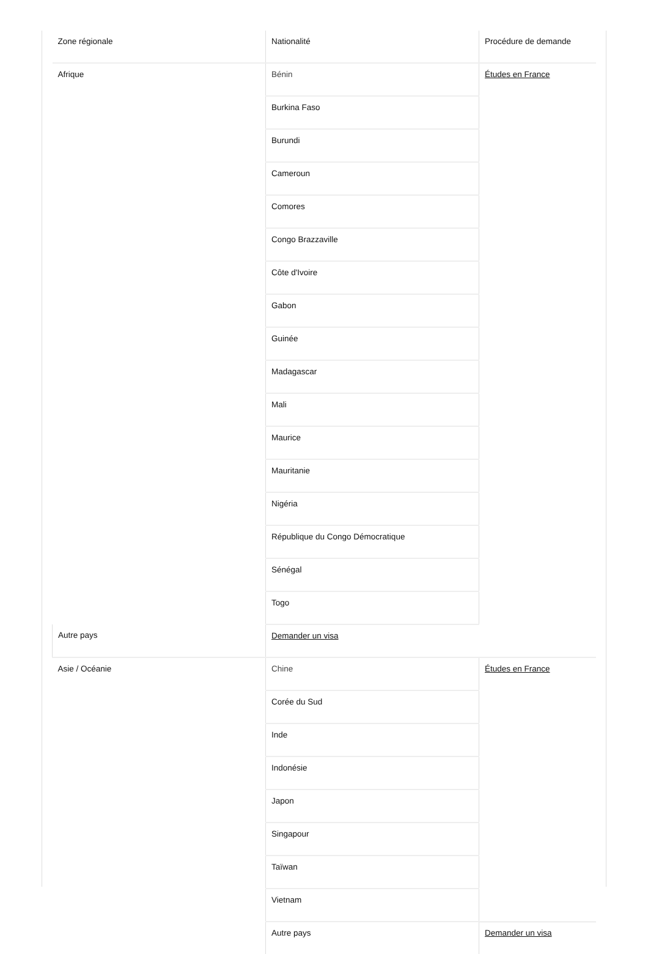| Zone régionale | Nationalité | Procédure de demande |
| --- | --- | --- |
| Afrique | Bénin | Études en France |
| | Burkina Faso | |
| | Burundi | |
| | Cameroun | |
| | Comores | |
| | Congo Brazzaville | |
| | Côte d'Ivoire | |
| | Gabon | |
| | Guinée | |
| | Madagascar | |
| | Mali | |
| | Maurice | |
| | Mauritanie | |
| | Nigéria | |
| | République du Congo Démocratique | |
| | Sénégal | |
| | Togo | |
| Autre pays | Demander un visa | |
| Asie / Océanie | Chine | Études en France |
| | Corée du Sud | |
| | Inde | |
| | Indonésie | |
| | Japon | |
| | Singapour | |
| | Taïwan | |
| | Vietnam | |
| | Autre pays | Demander un visa |